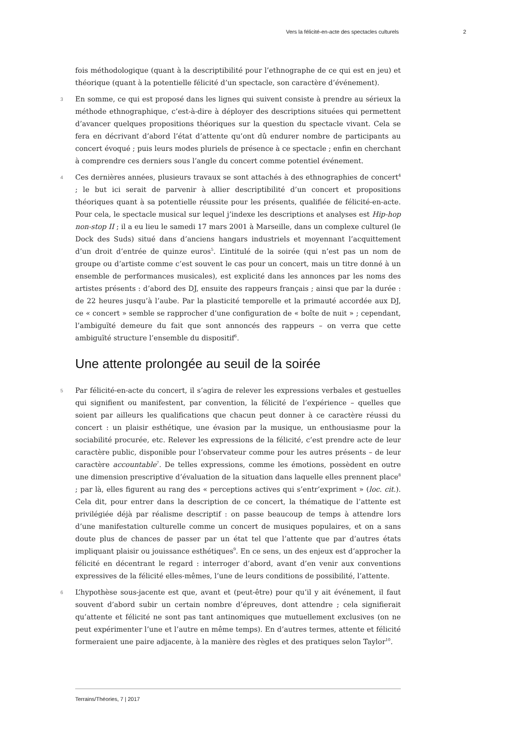Vers la félicité-en-acte des spectacles culturels 2
fois méthodologique (quant à la descriptibilité pour l’ethnographe de ce qui est en jeu) et théorique (quant à la potentielle félicité d’un spectacle, son caractère d’événement).
3 En somme, ce qui est proposé dans les lignes qui suivent consiste à prendre au sérieux la méthode ethnographique, c’est-à-dire à déployer des descriptions situées qui permettent d’avancer quelques propositions théoriques sur la question du spectacle vivant. Cela se fera en décrivant d’abord l’état d’attente qu’ont dû endurer nombre de participants au concert évoqué ; puis leurs modes pluriels de présence à ce spectacle ; enfin en cherchant à comprendre ces derniers sous l’angle du concert comme potentiel événement.
4 Ces dernières années, plusieurs travaux se sont attachés à des ethnographies de concert<sup>4</sup> ; le but ici serait de parvenir à allier descriptibilité d’un concert et propositions théoriques quant à sa potentielle réussite pour les présents, qualifiée de félicité-en-acte. Pour cela, le spectacle musical sur lequel j’indexe les descriptions et analyses est Hip-hop non-stop II ; il a eu lieu le samedi 17 mars 2001 à Marseille, dans un complexe culturel (le Dock des Suds) situé dans d’anciens hangars industriels et moyennant l’acquittement d’un droit d’entrée de quinze euros<sup>5</sup>. L’intitulé de la soirée (qui n’est pas un nom de groupe ou d’artiste comme c’est souvent le cas pour un concert, mais un titre donné à un ensemble de performances musicales), est explicité dans les annonces par les noms des artistes présents : d’abord des DJ, ensuite des rappeurs français ; ainsi que par la durée : de 22 heures jusqu’à l’aube. Par la plasticité temporelle et la primauté accordée aux DJ, ce « concert » semble se rapprocher d’une configuration de « boîte de nuit » ; cependant, l’ambiguïté demeure du fait que sont annoncés des rappeurs – on verra que cette ambiguïté structure l’ensemble du dispositif<sup>6</sup>.
Une attente prolongée au seuil de la soirée
5 Par félicité-en-acte du concert, il s’agira de relever les expressions verbales et gestuelles qui signifient ou manifestent, par convention, la félicité de l’expérience – quelles que soient par ailleurs les qualifications que chacun peut donner à ce caractère réussi du concert : un plaisir esthétique, une évasion par la musique, un enthousiasme pour la sociabilité procurée, etc. Relever les expressions de la félicité, c’est prendre acte de leur caractère public, disponible pour l’observateur comme pour les autres présents – de leur caractère accountable<sup>7</sup>. De telles expressions, comme les émotions, possèdent en outre une dimension prescriptive d’évaluation de la situation dans laquelle elles prennent place<sup>8</sup> ; par là, elles figurent au rang des « perceptions actives qui s’entr’expriment » (loc. cit.). Cela dit, pour entrer dans la description de ce concert, la thématique de l’attente est privilégiée déjà par réalisme descriptif : on passe beaucoup de temps à attendre lors d’une manifestation culturelle comme un concert de musiques populaires, et on a sans doute plus de chances de passer par un état tel que l’attente que par d’autres états impliquant plaisir ou jouissance esthétiques<sup>9</sup>. En ce sens, un des enjeux est d’approcher la félicité en décentrant le regard : interroger d’abord, avant d’en venir aux conventions expressives de la félicité elles-mêmes, l’une de leurs conditions de possibilité, l’attente.
6 L’hypothèse sous-jacente est que, avant et (peut-être) pour qu’il y ait événement, il faut souvent d’abord subir un certain nombre d’épreuves, dont attendre ; cela signifierait qu’attente et félicité ne sont pas tant antinomiques que mutuellement exclusives (on ne peut expérimenter l’une et l’autre en même temps). En d’autres termes, attente et félicité formeraient une paire adjacente, à la manière des règles et des pratiques selon Taylor<sup>10</sup>.
Terrains/Théories, 7 | 2017